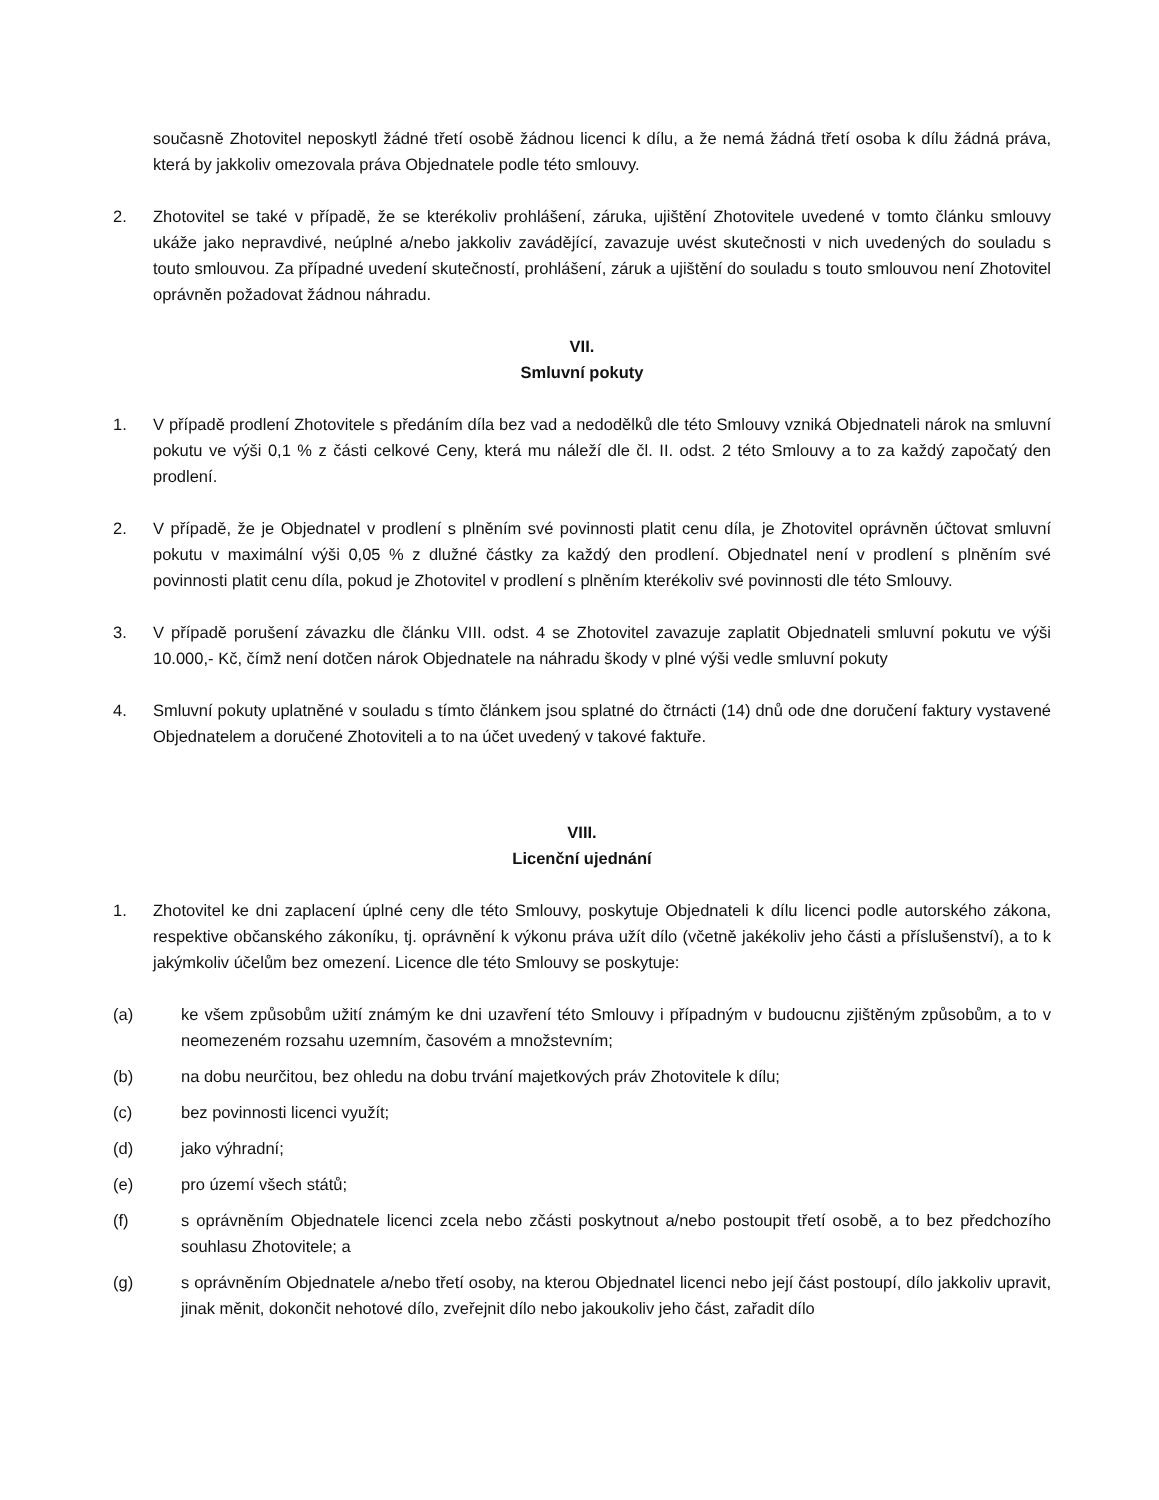současně Zhotovitel neposkytl žádné třetí osobě žádnou licenci k dílu, a že nemá žádná třetí osoba k dílu žádná práva, která by jakkoliv omezovala práva Objednatele podle této smlouvy.
2. Zhotovitel se také v případě, že se kterékoliv prohlášení, záruka, ujištění Zhotovitele uvedené v tomto článku smlouvy ukáže jako nepravdivé, neúplné a/nebo jakkoliv zavádějící, zavazuje uvést skutečnosti v nich uvedených do souladu s touto smlouvou. Za případné uvedení skutečností, prohlášení, záruk a ujištění do souladu s touto smlouvou není Zhotovitel oprávněn požadovat žádnou náhradu.
VII.
Smluvní pokuty
1. V případě prodlení Zhotovitele s předáním díla bez vad a nedodělků dle této Smlouvy vzniká Objednateli nárok na smluvní pokutu ve výši 0,1 % z části celkové Ceny, která mu náleží dle čl. II. odst. 2 této Smlouvy a to za každý započatý den prodlení.
2. V případě, že je Objednatel v prodlení s plněním své povinnosti platit cenu díla, je Zhotovitel oprávněn účtovat smluvní pokutu v maximální výši 0,05 % z dlužné částky za každý den prodlení. Objednatel není v prodlení s plněním své povinnosti platit cenu díla, pokud je Zhotovitel v prodlení s plněním kterékoliv své povinnosti dle této Smlouvy.
3. V případě porušení závazku dle článku VIII. odst. 4 se Zhotovitel zavazuje zaplatit Objednateli smluvní pokutu ve výši 10.000,- Kč, čímž není dotčen nárok Objednatele na náhradu škody v plné výši vedle smluvní pokuty
4. Smluvní pokuty uplatněné v souladu s tímto článkem jsou splatné do čtrnácti (14) dnů ode dne doručení faktury vystavené Objednatelem a doručené Zhotoviteli a to na účet uvedený v takové faktuře.
VIII.
Licenční ujednání
1. Zhotovitel ke dni zaplacení úplné ceny dle této Smlouvy, poskytuje Objednateli k dílu licenci podle autorského zákona, respektive občanského zákoníku, tj. oprávnění k výkonu práva užít dílo (včetně jakékoliv jeho části a příslušenství), a to k jakýmkoliv účelům bez omezení. Licence dle této Smlouvy se poskytuje:
(a) ke všem způsobům užití známým ke dni uzavření této Smlouvy i případným v budoucnu zjištěným způsobům, a to v neomezeném rozsahu uzemním, časovém a množstevním;
(b) na dobu neurčitou, bez ohledu na dobu trvání majetkových práv Zhotovitele k dílu;
(c) bez povinnosti licenci využít;
(d) jako výhradní;
(e) pro území všech států;
(f) s oprávněním Objednatele licenci zcela nebo zčásti poskytnout a/nebo postoupit třetí osobě, a to bez předchozího souhlasu Zhotovitele; a
(g) s oprávněním Objednatele a/nebo třetí osoby, na kterou Objednatel licenci nebo její část postoupí, dílo jakkoliv upravit, jinak měnit, dokončit nehotové dílo, zveřejnit dílo nebo jakoukoliv jeho část, zařadit dílo